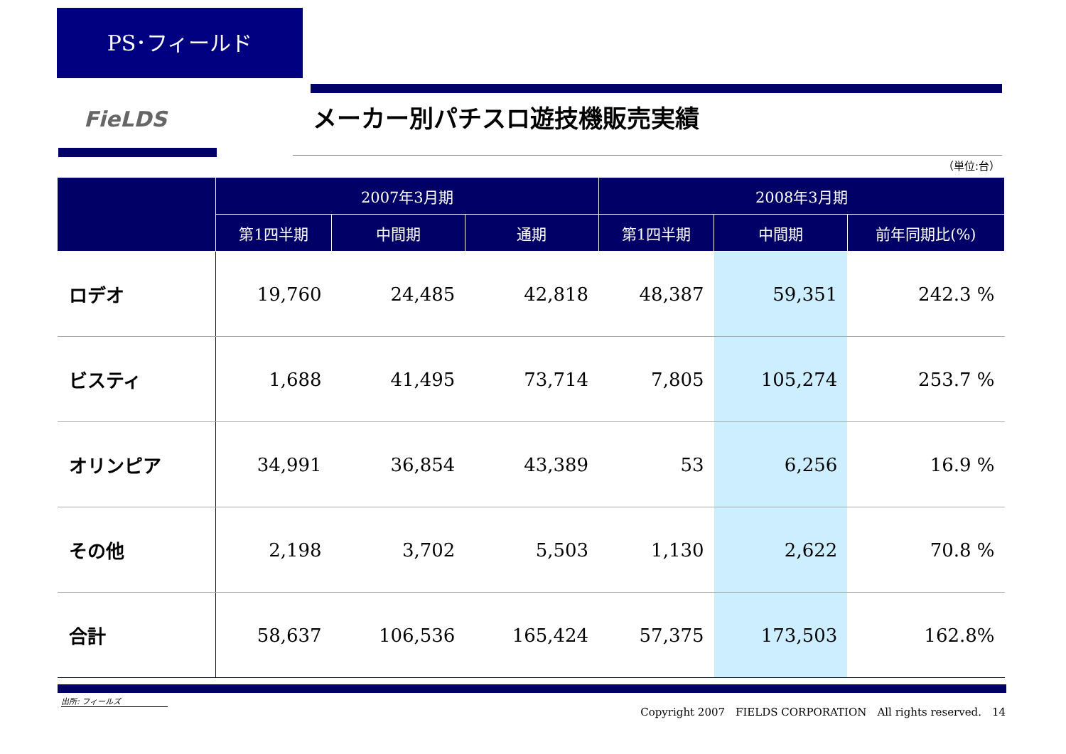PS･フィールド
FieLDS メーカー別パチスロ遊技機販売実績
（単位:台）
| | 2007年3月期 | | | 2008年3月期 | | |
| --- | --- | --- | --- | --- | --- | --- |
| | 第1四半期 | 中間期 | 通期 | 第1四半期 | 中間期 | 前年同期比(%) |
| ロデオ | 19,760 | 24,485 | 42,818 | 48,387 | 59,351 | 242.3 % |
| ビスティ | 1,688 | 41,495 | 73,714 | 7,805 | 105,274 | 253.7 % |
| オリンピア | 34,991 | 36,854 | 43,389 | 53 | 6,256 | 16.9 % |
| その他 | 2,198 | 3,702 | 5,503 | 1,130 | 2,622 | 70.8 % |
| 合計 | 58,637 | 106,536 | 165,424 | 57,375 | 173,503 | 162.8% |
出所: フィールズ
Copyright 2007　FIELDS CORPORATION　All rights reserved.　14